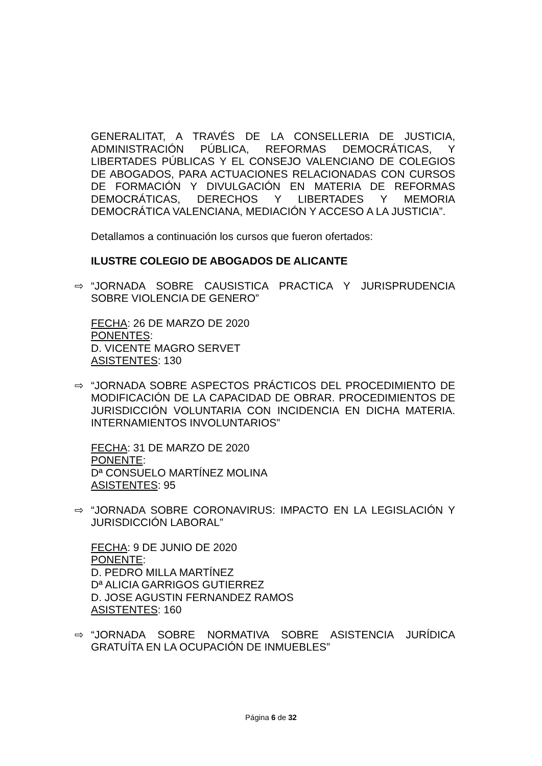GENERALITAT, A TRAVÉS DE LA CONSELLERIA DE JUSTICIA, ADMINISTRACIÓN PÚBLICA, REFORMAS DEMOCRÁTICAS, Y LIBERTADES PÚBLICAS Y EL CONSEJO VALENCIANO DE COLEGIOS DE ABOGADOS, PARA ACTUACIONES RELACIONADAS CON CURSOS DE FORMACIÓN Y DIVULGACIÓN EN MATERIA DE REFORMAS DEMOCRÁTICAS, DERECHOS Y LIBERTADES Y MEMORIA DEMOCRÁTICA VALENCIANA, MEDIACIÓN Y ACCESO A LA JUSTICIA”.
Detallamos a continuación los cursos que fueron ofertados:
ILUSTRE COLEGIO DE ABOGADOS DE ALICANTE
⇨ “JORNADA SOBRE CAUSISTICA PRACTICA Y JURISPRUDENCIA SOBRE VIOLENCIA DE GENERO”
FECHA: 26 DE MARZO DE 2020
PONENTES:
D. VICENTE MAGRO SERVET
ASISTENTES: 130
⇨ “JORNADA SOBRE ASPECTOS PRÁCTICOS DEL PROCEDIMIENTO DE MODIFICACIÓN DE LA CAPACIDAD DE OBRAR. PROCEDIMIENTOS DE JURISDICCIÓN VOLUNTARIA CON INCIDENCIA EN DICHA MATERIA. INTERNAMIENTOS INVOLUNTARIOS”
FECHA: 31 DE MARZO DE 2020
PONENTE:
Dª CONSUELO MARTÍNEZ MOLINA
ASISTENTES: 95
⇨ “JORNADA SOBRE CORONAVIRUS: IMPACTO EN LA LEGISLACIÓN Y JURISDICCIÓN LABORAL”
FECHA: 9 DE JUNIO DE 2020
PONENTE:
D. PEDRO MILLA MARTÍNEZ
Dª ALICIA GARRIGOS GUTIERREZ
D. JOSE AGUSTIN FERNANDEZ RAMOS
ASISTENTES: 160
⇨ “JORNADA SOBRE NORMATIVA SOBRE ASISTENCIA JURÍDICA GRATUÍTA EN LA OCUPACIÓN DE INMUEBLES”
Página 6 de 32